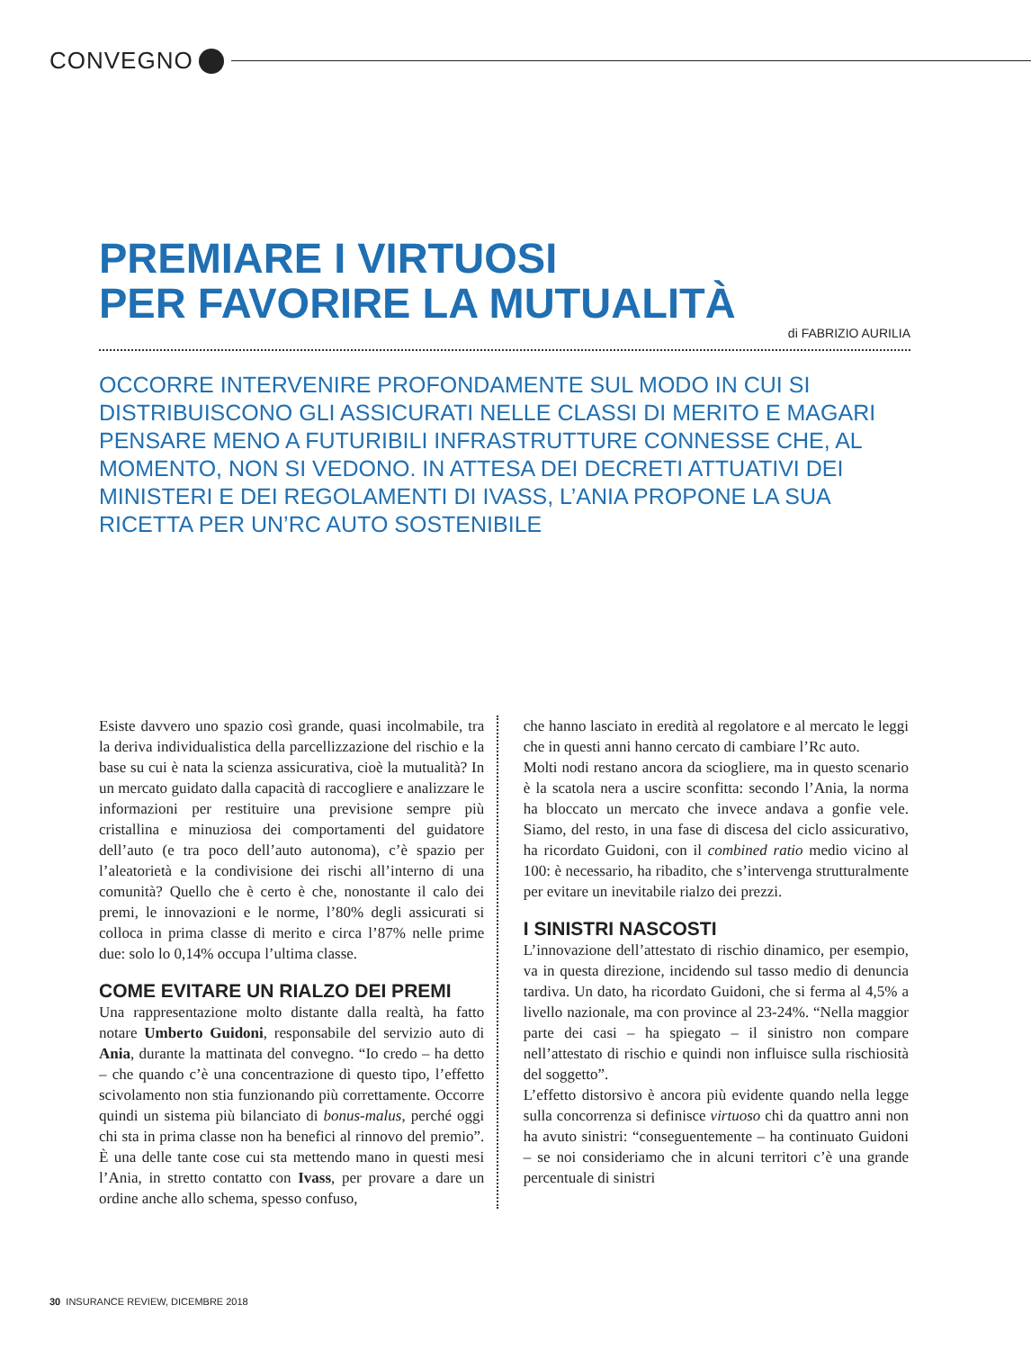CONVEGNO
PREMIARE I VIRTUOSI
PER FAVORIRE LA MUTUALITÀ
di FABRIZIO AURILIA
OCCORRE INTERVENIRE PROFONDAMENTE SUL MODO IN CUI SI DISTRIBUISCONO GLI ASSICURATI NELLE CLASSI DI MERITO E MAGARI PENSARE MENO A FUTURIBILI INFRASTRUTTURE CONNESSE CHE, AL MOMENTO, NON SI VEDONO. IN ATTESA DEI DECRETI ATTUATIVI DEI MINISTERI E DEI REGOLAMENTI DI IVASS, L’ANIA PROPONE LA SUA RICETTA PER UN’RC AUTO SOSTENIBILE
Esiste davvero uno spazio così grande, quasi incolmabile, tra la deriva individualistica della parcellizzazione del rischio e la base su cui è nata la scienza assicurativa, cioè la mutualità? In un mercato guidato dalla capacità di raccogliere e analizzare le informazioni per restituire una previsione sempre più cristallina e minuziosa dei comportamenti del guidatore dell’auto (e tra poco dell’auto autonoma), c’è spazio per l’aleatorietà e la condivisione dei rischi all’interno di una comunità? Quello che è certo è che, nonostante il calo dei premi, le innovazioni e le norme, l’80% degli assicurati si colloca in prima classe di merito e circa l’87% nelle prime due: solo lo 0,14% occupa l’ultima classe.
COME EVITARE UN RIALZO DEI PREMI
Una rappresentazione molto distante dalla realtà, ha fatto notare Umberto Guidoni, responsabile del servizio auto di Ania, durante la mattinata del convegno. “Io credo – ha detto – che quando c’è una concentrazione di questo tipo, l’effetto scivolamento non stia funzionando più correttamente. Occorre quindi un sistema più bilanciato di bonus-malus, perché oggi chi sta in prima classe non ha benefici al rinnovo del premio”. È una delle tante cose cui sta mettendo mano in questi mesi l’Ania, in stretto contatto con Ivass, per provare a dare un ordine anche allo schema, spesso confuso,
che hanno lasciato in eredità al regolatore e al mercato le leggi che in questi anni hanno cercato di cambiare l’Rc auto.
Molti nodi restano ancora da sciogliere, ma in questo scenario è la scatola nera a uscire sconfitta: secondo l’Ania, la norma ha bloccato un mercato che invece andava a gonfie vele. Siamo, del resto, in una fase di discesa del ciclo assicurativo, ha ricordato Guidoni, con il combined ratio medio vicino al 100: è necessario, ha ribadito, che s’intervenga strutturalmente per evitare un inevitabile rialzo dei prezzi.
I SINISTRI NASCOSTI
L’innovazione dell’attestato di rischio dinamico, per esempio, va in questa direzione, incidendo sul tasso medio di denuncia tardiva. Un dato, ha ricordato Guidoni, che si ferma al 4,5% a livello nazionale, ma con province al 23-24%. “Nella maggior parte dei casi – ha spiegato – il sinistro non compare nell’attestato di rischio e quindi non influisce sulla rischiosità del soggetto”.
L’effetto distorsivo è ancora più evidente quando nella legge sulla concorrenza si definisce virtuoso chi da quattro anni non ha avuto sinistri: “conseguentemente – ha continuato Guidoni – se noi consideriamo che in alcuni territori c’è una grande percentuale di sinistri
30 INSURANCE REVIEW, DICEMBRE 2018